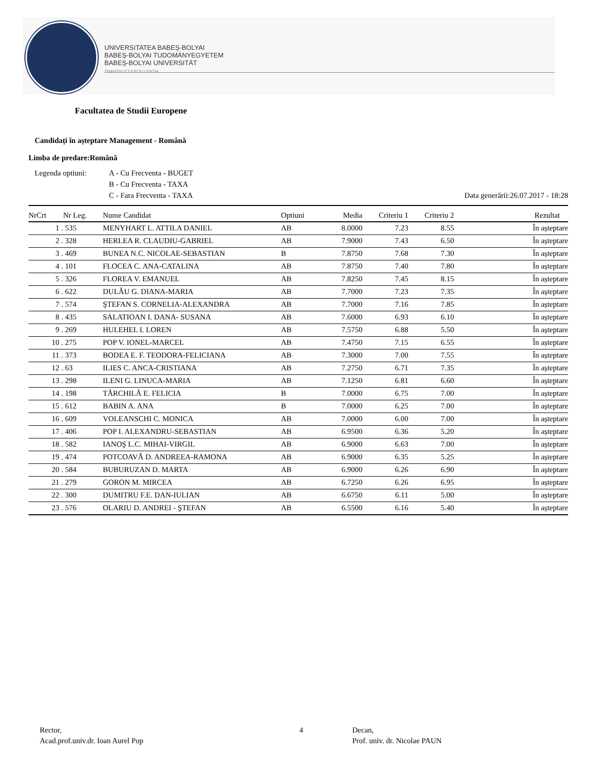UNIVERSITATEA BABEŞ-BOLYAI
BABEŞ-BOLYAI TUDOMÁNYEGYETEM
BABEŞ-BOLYAI UNIVERSITÄT
TRADITIO ET EXCELLENTIA
Facultatea de Studii Europene
Candidați în așteptare Management - Română
Limba de predare:Română
Legenda optiuni: A - Cu Frecventa - BUGET
B - Cu Frecventa - TAXA
C - Fara Frecventa - TAXA
Data generării:26.07.2017 - 18:28
| NrCrt | Nr Leg. | Nume Candidat | Optiuni | Media | Criteriu 1 | Criteriu 2 | Rezultat |
| --- | --- | --- | --- | --- | --- | --- | --- |
| 1 . | 535 | MENYHART L. ATTILA DANIEL | AB | 8.0000 | 7.23 | 8.55 | În așteptare |
| 2 . | 328 | HERLEA R. CLAUDIU-GABRIEL | AB | 7.9000 | 7.43 | 6.50 | În așteptare |
| 3 . | 469 | BUNEA N.C. NICOLAE-SEBASTIAN | B | 7.8750 | 7.68 | 7.30 | În așteptare |
| 4 . | 101 | FLOCEA C. ANA-CATALINA | AB | 7.8750 | 7.40 | 7.80 | În așteptare |
| 5 . | 326 | FLOREA V. EMANUEL | AB | 7.8250 | 7.45 | 8.15 | În așteptare |
| 6 . | 622 | DULĂU G. DIANA-MARIA | AB | 7.7000 | 7.23 | 7.35 | În așteptare |
| 7 . | 574 | ŞTEFAN S. CORNELIA-ALEXANDRA | AB | 7.7000 | 7.16 | 7.85 | În așteptare |
| 8 . | 435 | SALATIOAN I. DANA- SUSANA | AB | 7.6000 | 6.93 | 6.10 | În așteptare |
| 9 . | 269 | HULEHEL I. LOREN | AB | 7.5750 | 6.88 | 5.50 | În așteptare |
| 10 . | 275 | POP V. IONEL-MARCEL | AB | 7.4750 | 7.15 | 6.55 | În așteptare |
| 11 . | 373 | BODEA E. F. TEODORA-FELICIANA | AB | 7.3000 | 7.00 | 7.55 | În așteptare |
| 12 . | 63 | ILIES C. ANCA-CRISTIANA | AB | 7.2750 | 6.71 | 7.35 | În așteptare |
| 13 . | 298 | ILENI G. LINUCA-MARIA | AB | 7.1250 | 6.81 | 6.60 | În așteptare |
| 14 . | 198 | TĂRCHILĂ E. FELICIA | B | 7.0000 | 6.75 | 7.00 | În așteptare |
| 15 . | 612 | BABIN A. ANA | B | 7.0000 | 6.25 | 7.00 | În așteptare |
| 16 . | 609 | VOLEANSCHI C. MONICA | AB | 7.0000 | 6.00 | 7.00 | În așteptare |
| 17 . | 406 | POP I. ALEXANDRU-SEBASTIAN | AB | 6.9500 | 6.36 | 5.20 | În așteptare |
| 18 . | 582 | IANOŞ L.C. MIHAI-VIRGIL | AB | 6.9000 | 6.63 | 7.00 | În așteptare |
| 19 . | 474 | POTCOAVĂ D. ANDREEA-RAMONA | AB | 6.9000 | 6.35 | 5.25 | În așteptare |
| 20 . | 584 | BUBURUZAN D. MARTA | AB | 6.9000 | 6.26 | 6.90 | În așteptare |
| 21 . | 279 | GORON M. MIRCEA | AB | 6.7250 | 6.26 | 6.95 | În așteptare |
| 22 . | 300 | DUMITRU F.E. DAN-IULIAN | AB | 6.6750 | 6.11 | 5.00 | În așteptare |
| 23 . | 576 | OLARIU D. ANDREI - ŞTEFAN | AB | 6.5500 | 6.16 | 5.40 | În așteptare |
Rector,
Acad.prof.univ.dr. Ioan Aurel Pop
4 Decan,
Prof. univ. dr. Nicolae PAUN